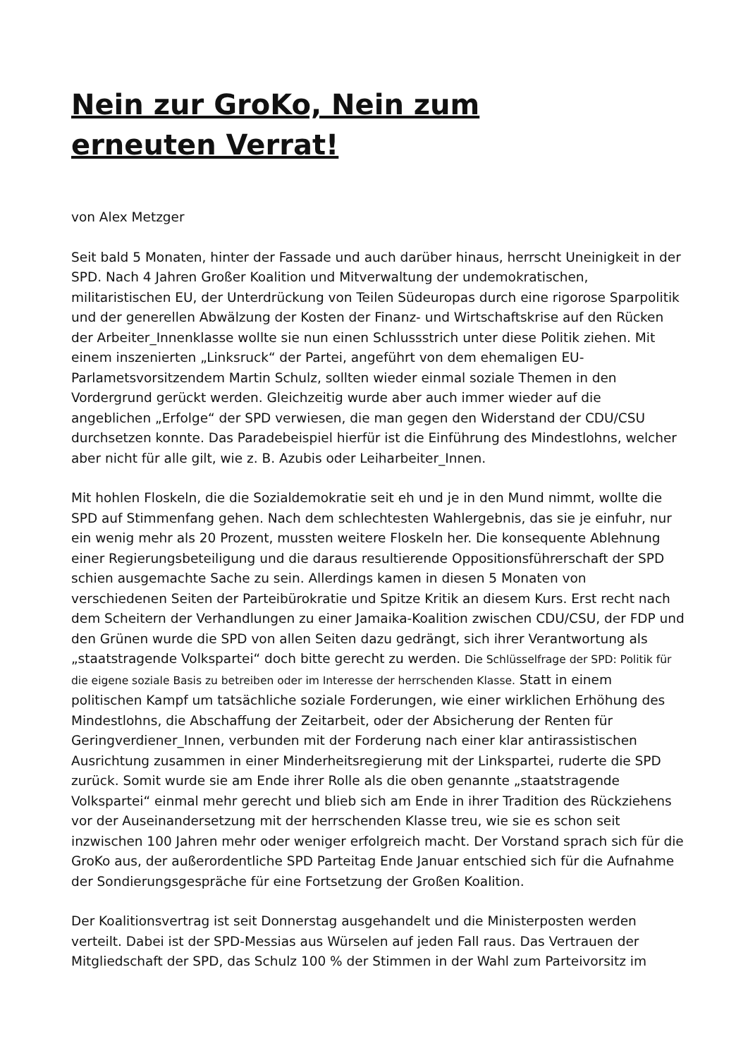Nein zur GroKo, Nein zum erneuten Verrat!
von Alex Metzger
Seit bald 5 Monaten, hinter der Fassade und auch darüber hinaus, herrscht Uneinigkeit in der SPD. Nach 4 Jahren Großer Koalition und Mitverwaltung der undemokratischen, militaristischen EU, der Unterdrückung von Teilen Südeuropas durch eine rigorose Sparpolitik und der generellen Abwälzung der Kosten der Finanz- und Wirtschaftskrise auf den Rücken der Arbeiter_Innenklasse wollte sie nun einen Schlussstrich unter diese Politik ziehen. Mit einem inszenierten „Linksruck“ der Partei, angeführt von dem ehemaligen EU-Parlametsvorsitzendem Martin Schulz, sollten wieder einmal soziale Themen in den Vordergrund gerückt werden. Gleichzeitig wurde aber auch immer wieder auf die angeblichen „Erfolge“ der SPD verwiesen, die man gegen den Widerstand der CDU/CSU durchsetzen konnte. Das Paradebeispiel hierfür ist die Einführung des Mindestlohns, welcher aber nicht für alle gilt, wie z. B. Azubis oder Leiharbeiter_Innen.
Mit hohlen Floskeln, die die Sozialdemokratie seit eh und je in den Mund nimmt, wollte die SPD auf Stimmenfang gehen. Nach dem schlechtesten Wahlergebnis, das sie je einfuhr, nur ein wenig mehr als 20 Prozent, mussten weitere Floskeln her. Die konsequente Ablehnung einer Regierungsbeteiligung und die daraus resultierende Oppositionsführerschaft der SPD schien ausgemachte Sache zu sein. Allerdings kamen in diesen 5 Monaten von verschiedenen Seiten der Parteibürokratie und Spitze Kritik an diesem Kurs. Erst recht nach dem Scheitern der Verhandlungen zu einer Jamaika-Koalition zwischen CDU/CSU, der FDP und den Grünen wurde die SPD von allen Seiten dazu gedrängt, sich ihrer Verantwortung als „staatstragende Volkspartei“ doch bitte gerecht zu werden. Die Schlüsselfrage der SPD: Politik für die eigene soziale Basis zu betreiben oder im Interesse der herrschenden Klasse. Statt in einem politischen Kampf um tatsächliche soziale Forderungen, wie einer wirklichen Erhöhung des Mindestlohns, die Abschaffung der Zeitarbeit, oder der Absicherung der Renten für Geringverdiener_Innen, verbunden mit der Forderung nach einer klar antirassistischen Ausrichtung zusammen in einer Minderheitsregierung mit der Linkspartei, ruderte die SPD zurück. Somit wurde sie am Ende ihrer Rolle als die oben genannte „staatstragende Volkspartei“ einmal mehr gerecht und blieb sich am Ende in ihrer Tradition des Rückziehens vor der Auseinandersetzung mit der herrschenden Klasse treu, wie sie es schon seit inzwischen 100 Jahren mehr oder weniger erfolgreich macht. Der Vorstand sprach sich für die GroKo aus, der außerordentliche SPD Parteitag Ende Januar entschied sich für die Aufnahme der Sondierungsgespräche für eine Fortsetzung der Großen Koalition.
Der Koalitionsvertrag ist seit Donnerstag ausgehandelt und die Ministerposten werden verteilt. Dabei ist der SPD-Messias aus Würselen auf jeden Fall raus. Das Vertrauen der Mitgliedschaft der SPD, das Schulz 100 % der Stimmen in der Wahl zum Parteivorsitz im